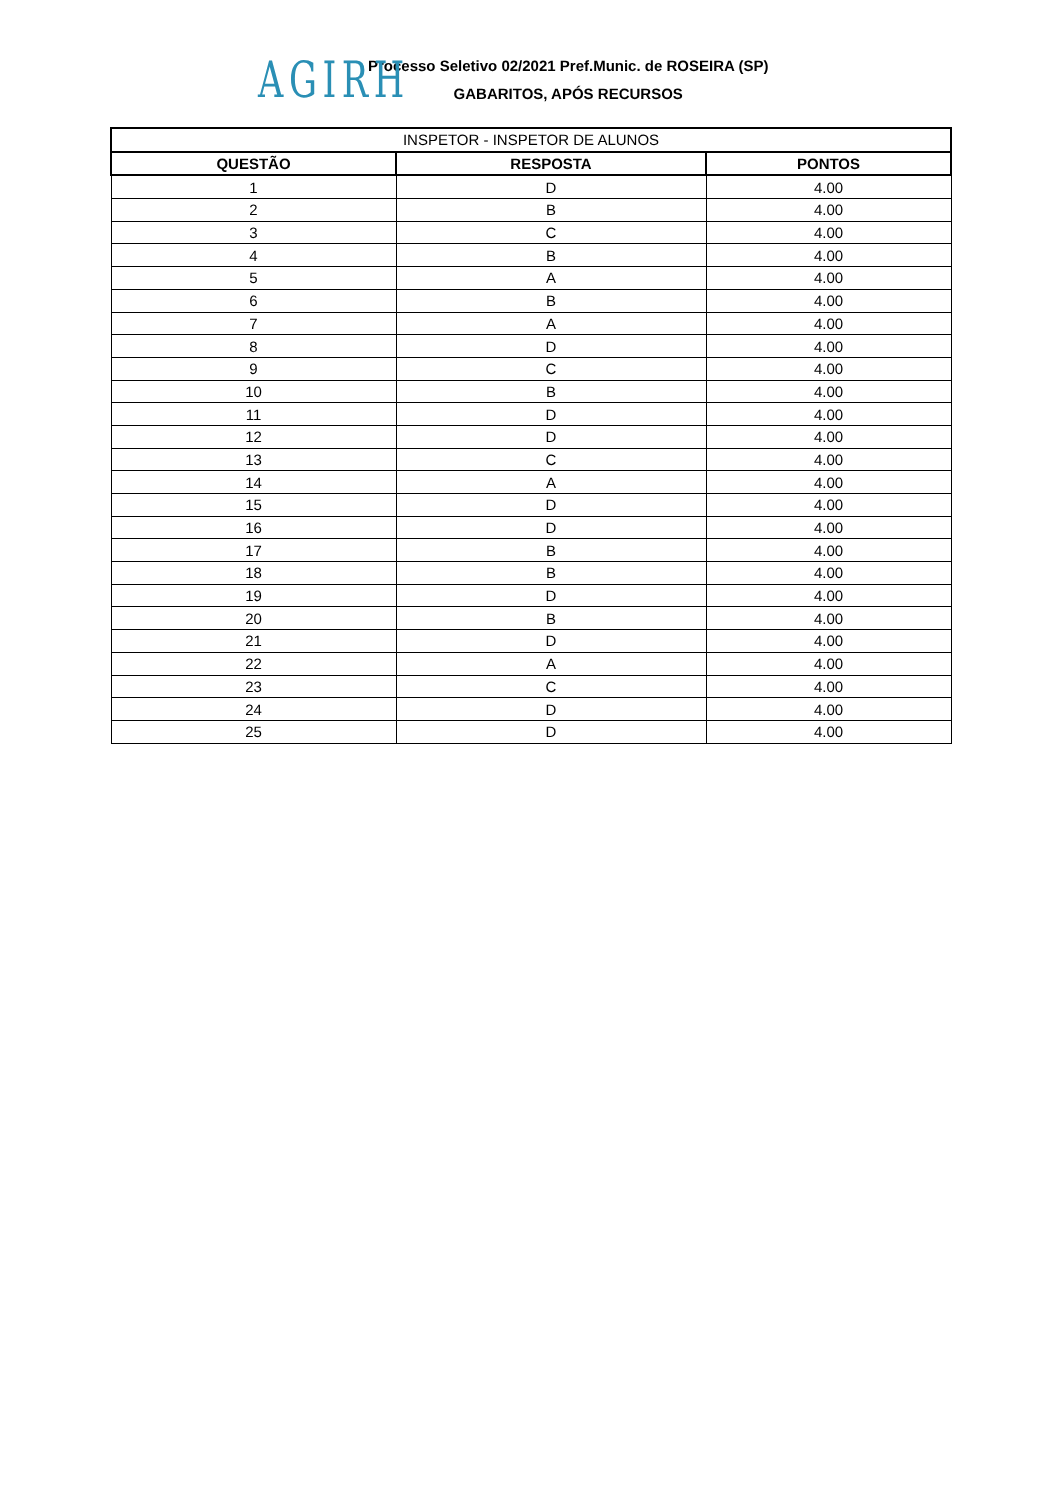AGIRH
Processo Seletivo 02/2021 Pref.Munic. de ROSEIRA (SP)
GABARITOS, APÓS RECURSOS
| INSPETOR - INSPETOR DE ALUNOS | | |
| QUESTÃO | RESPOSTA | PONTOS |
| 1 | D | 4.00 |
| 2 | B | 4.00 |
| 3 | C | 4.00 |
| 4 | B | 4.00 |
| 5 | A | 4.00 |
| 6 | B | 4.00 |
| 7 | A | 4.00 |
| 8 | D | 4.00 |
| 9 | C | 4.00 |
| 10 | B | 4.00 |
| 11 | D | 4.00 |
| 12 | D | 4.00 |
| 13 | C | 4.00 |
| 14 | A | 4.00 |
| 15 | D | 4.00 |
| 16 | D | 4.00 |
| 17 | B | 4.00 |
| 18 | B | 4.00 |
| 19 | D | 4.00 |
| 20 | B | 4.00 |
| 21 | D | 4.00 |
| 22 | A | 4.00 |
| 23 | C | 4.00 |
| 24 | D | 4.00 |
| 25 | D | 4.00 |